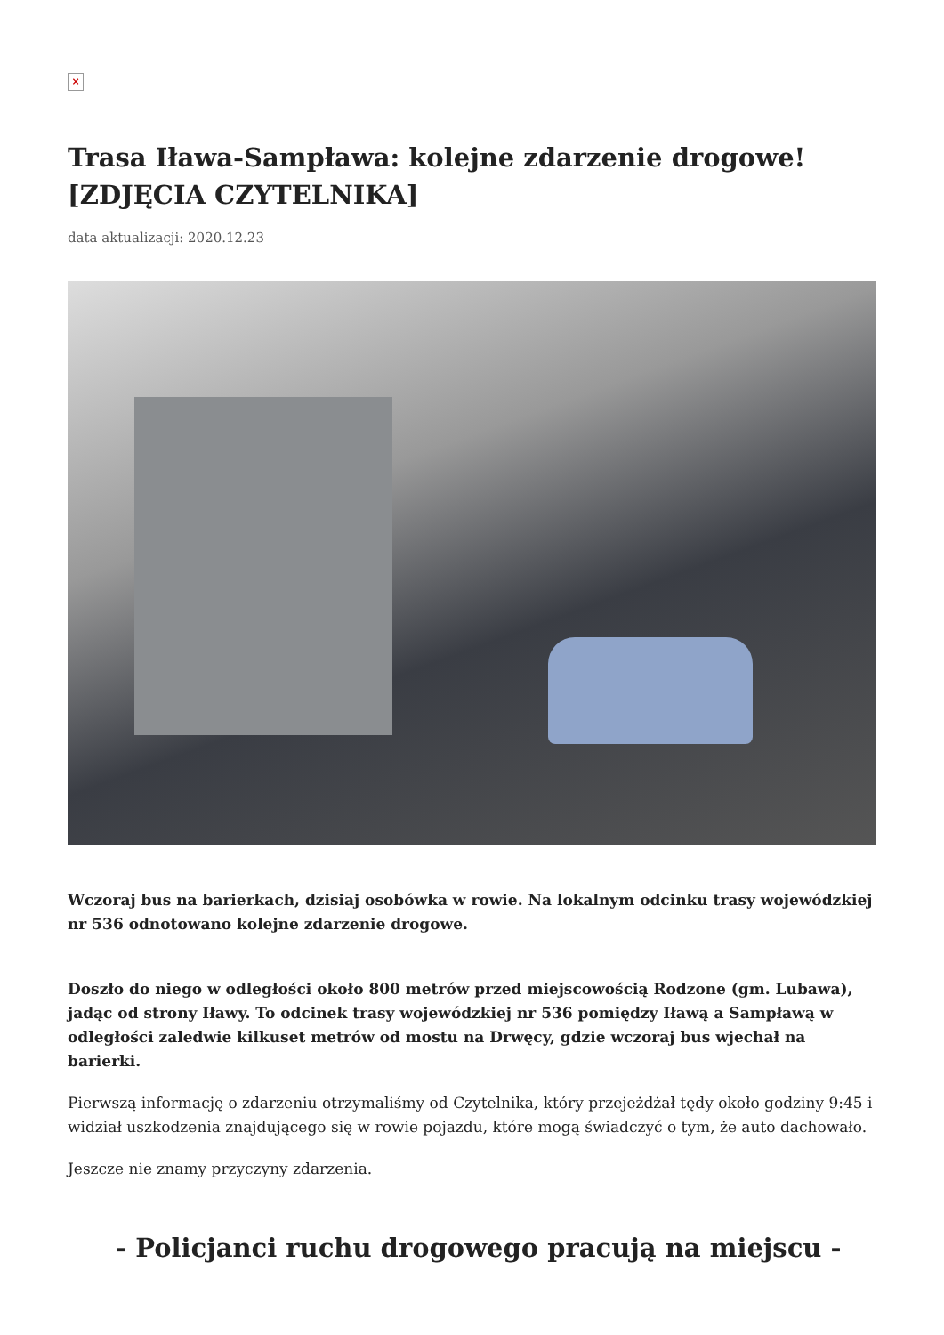×
Trasa Iława-Sampława: kolejne zdarzenie drogowe! [ZDJĘCIA CZYTELNIKA]
data aktualizacji: 2020.12.23
Wczoraj bus na barierkach, dzisiaj osobówka w rowie. Na lokalnym odcinku trasy wojewódzkiej nr 536 odnotowano kolejne zdarzenie drogowe.
Doszło do niego w odległości około 800 metrów przed miejscowością Rodzone (gm. Lubawa), jadąc od strony Iławy. To odcinek trasy wojewódzkiej nr 536 pomiędzy Iławą a Sampławą w odległości zaledwie kilkuset metrów od mostu na Drwęcy, gdzie wczoraj bus wjechał na barierki.
Pierwszą informację o zdarzeniu otrzymaliśmy od Czytelnika, który przejeżdżał tędy około godziny 9:45 i widział uszkodzenia znajdującego się w rowie pojazdu, które mogą świadczyć o tym, że auto dachowało.
Jeszcze nie znamy przyczyny zdarzenia.
- Policjanci ruchu drogowego pracują na miejscu -